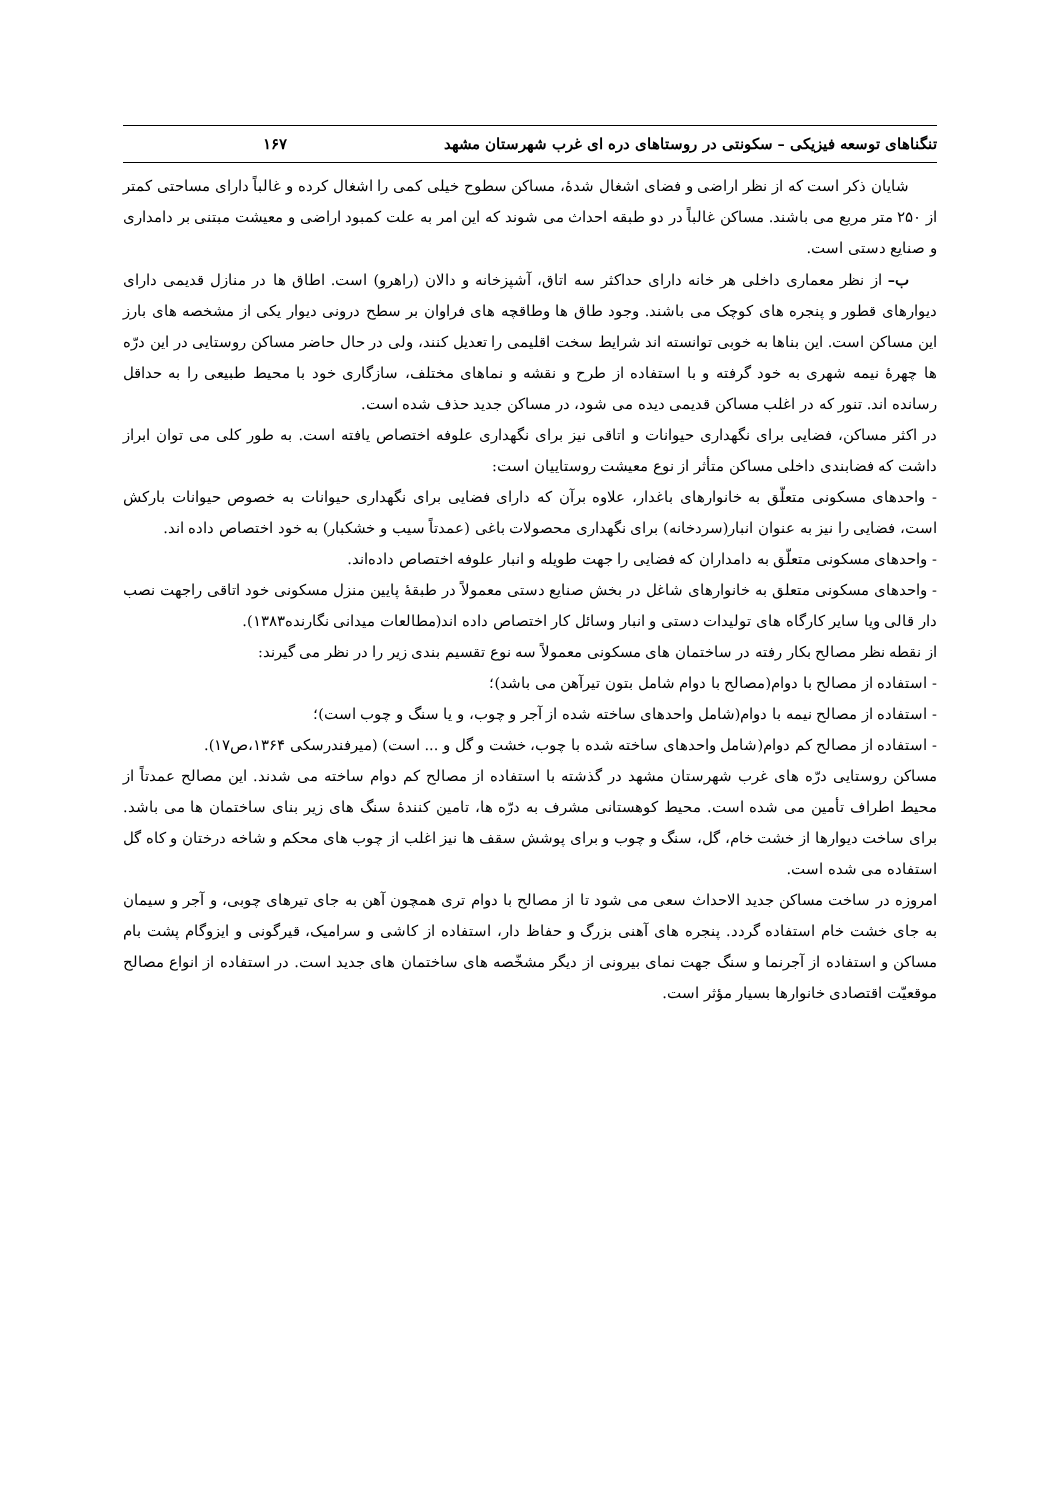تنگناهای توسعه فیزیکی – سکونتی در روستاهای دره ای غرب شهرستان مشهد ۱۶۷
شایان ذکر است که از نظر اراضی و فضای اشغال شدهٔ، مساکن سطوح خیلی کمی را اشغال کرده و غالباً دارای مساحتی کمتر از ۲۵۰ متر مربع می باشند. مساکن غالباً در دو طبقه احداث می شوند که این امر به علت کمبود اراضی و معیشت مبتنی بر دامداری و صنایع دستی است.
ب– از نظر معماری داخلی هر خانه دارای حداکثر سه اتاق، آشپزخانه و دالان (راهرو) است. اطاق ها در منازل قدیمی دارای دیوارهای قطور و پنجره های کوچک می باشند. وجود طاق ها وطاقچه های فراوان بر سطح درونی دیوار یکی از مشخصه های بارز این مساکن است. این بناها به خوبی توانسته اند شرایط سخت اقلیمی را تعدیل کنند، ولی در حال حاضر مساکن روستایی در این درّه ها چهرهٔ نیمه شهری به خود گرفته و با استفاده از طرح و نقشه و نماهای مختلف، سازگاری خود با محیط طبیعی را به حداقل رسانده اند. تنور که در اغلب مساکن قدیمی دیده می شود، در مساکن جدید حذف شده است.
در اکثر مساکن، فضایی برای نگهداری حیوانات و اتاقی نیز برای نگهداری علوفه اختصاص یافته است. به طور کلی می توان ابراز داشت که فضابندی داخلی مساکن متأثر از نوع معیشت روستاییان است:
- واحدهای مسکونی متعلّق به خانوارهای باغدار، علاوه برآن که دارای فضایی برای نگهداری حیوانات به خصوص حیوانات بارکش است، فضایی را نیز به عنوان انبار(سردخانه) برای نگهداری محصولات باغی (عمدتاً سیب و خشکبار) به خود اختصاص داده اند.
- واحدهای مسکونی متعلّق به دامداران که فضایی را جهت طویله و انبار علوفه اختصاص داده‌اند.
- واحدهای مسکونی متعلق به خانوارهای شاغل در بخش صنایع دستی معمولاً در طبقهٔ پایین منزل مسکونی خود اتاقی راجهت نصب دار قالی ویا سایر کارگاه های تولیدات دستی و انبار وسائل کار اختصاص داده اند(مطالعات میدانی نگارنده۱۳۸۳).
از نقطه نظر مصالح بکار رفته در ساختمان های مسکونی معمولاً سه نوع تقسیم بندی زیر را در نظر می گیرند:
- استفاده از مصالح با دوام(مصالح با دوام شامل بتون تیرآهن می باشد)؛
- استفاده از مصالح نیمه با دوام(شامل واحدهای ساخته شده از آجر و چوب، و یا سنگ و چوب است)؛
- استفاده از مصالح کم دوام(شامل واحدهای ساخته شده با چوب، خشت و گل و ... است) (میرفندرسکی ۱۳۶۴،ص۱۷).
مساکن روستایی درّه های غرب شهرستان مشهد در گذشته با استفاده از مصالح کم دوام ساخته می شدند. این مصالح عمدتاً از محیط اطراف تأمین می شده است. محیط کوهستانی مشرف به درّه ها، تامین کنندهٔ سنگ های زیر بنای ساختمان ها می باشد. برای ساخت دیوارها از خشت خام، گل، سنگ و چوب و برای پوشش سقف ها نیز اغلب از چوب های محکم و شاخه درختان و کاه گل استفاده می شده است.
امروزه در ساخت مساکن جدید الاحداث سعی می شود تا از مصالح با دوام تری همچون آهن به جای تیرهای چوبی، و آجر و سیمان به جای خشت خام استفاده گردد. پنجره های آهنی بزرگ و حفاظ دار، استفاده از کاشی و سرامیک، قیرگونی و ایزوگام پشت بام مساکن و استفاده از آجرنما و سنگ جهت نمای بیرونی از دیگر مشخّصه های ساختمان های جدید است. در استفاده از انواع مصالح موقعیّت اقتصادی خانوارها بسیار مؤثر است.